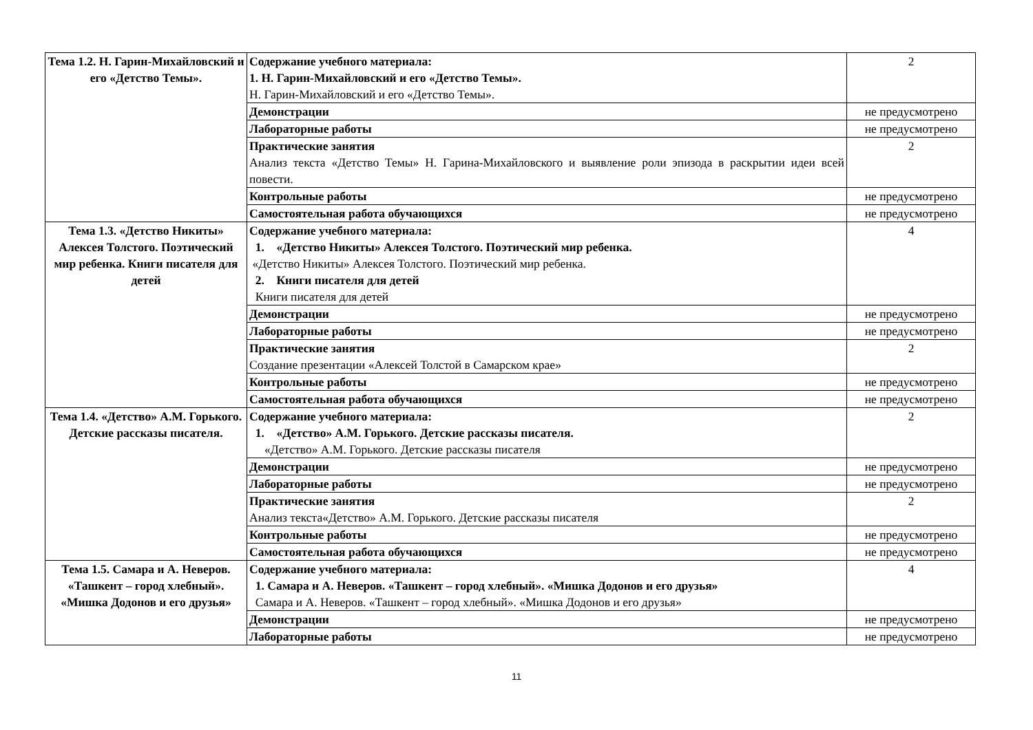| Тема 1.2. Н. Гарин-Михайловский и его «Детство Темы». | Содержание учебного материала: 1. Н. Гарин-Михайловский и его «Детство Темы». Н. Гарин-Михайловский и его «Детство Темы». | 2 |
| | Демонстрации | не предусмотрено |
| | Лабораторные работы | не предусмотрено |
| | Практические занятия Анализ текста «Детство Темы» Н. Гарина-Михайловского и выявление роли эпизода в раскрытии идеи всей повести. | 2 |
| | Контрольные работы | не предусмотрено |
| | Самостоятельная работа обучающихся | не предусмотрено |
| Тема 1.3. «Детство Никиты» Алексея Толстого. Поэтический мир ребенка. Книги писателя для детей | Содержание учебного материала: 1. «Детство Никиты» Алексея Толстого. Поэтический мир ребенка. «Детство Никиты» Алексея Толстого. Поэтический мир ребенка. 2. Книги писателя для детей Книги писателя для детей | 4 |
| | Демонстрации | не предусмотрено |
| | Лабораторные работы | не предусмотрено |
| | Практические занятия Создание презентации «Алексей Толстой в Самарском крае» | 2 |
| | Контрольные работы | не предусмотрено |
| | Самостоятельная работа обучающихся | не предусмотрено |
| Тема 1.4. «Детство» А.М. Горького. Детские рассказы писателя. | Содержание учебного материала: 1. «Детство» А.М. Горького. Детские рассказы писателя. «Детство» А.М. Горького. Детские рассказы писателя | 2 |
| | Демонстрации | не предусмотрено |
| | Лабораторные работы | не предусмотрено |
| | Практические занятия Анализ текста«Детство» А.М. Горького. Детские рассказы писателя | 2 |
| | Контрольные работы | не предусмотрено |
| | Самостоятельная работа обучающихся | не предусмотрено |
| Тема 1.5. Самара и А. Неверов. «Ташкент – город хлебный». «Мишка Додонов и его друзья» | Содержание учебного материала: 1. Самара и А. Неверов. «Ташкент – город хлебный». «Мишка Додонов и его друзья» Самара и А. Неверов. «Ташкент – город хлебный». «Мишка Додонов и его друзья» | 4 |
| | Демонстрации | не предусмотрено |
| | Лабораторные работы | не предусмотрено |
11